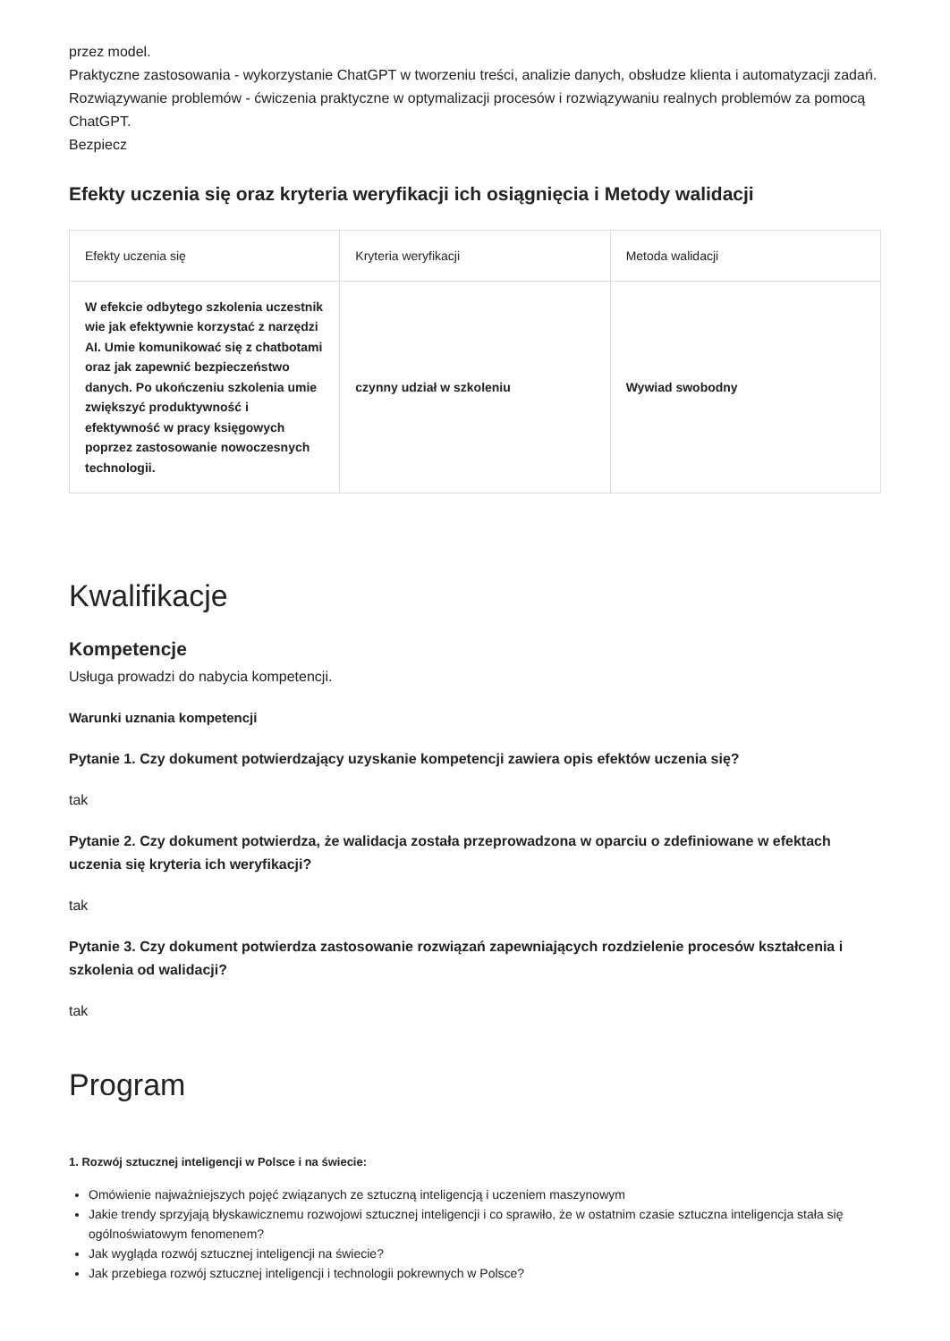przez model.
Praktyczne zastosowania - wykorzystanie ChatGPT w tworzeniu treści, analizie danych, obsłudze klienta i automatyzacji zadań.
Rozwiązywanie problemów - ćwiczenia praktyczne w optymalizacji procesów i rozwiązywaniu realnych problemów za pomocą ChatGPT.
Bezpiecz
Efekty uczenia się oraz kryteria weryfikacji ich osiągnięcia i Metody walidacji
| Efekty uczenia się | Kryteria weryfikacji | Metoda walidacji |
| --- | --- | --- |
| W efekcie odbytego szkolenia uczestnik wie jak efektywnie korzystać z narzędzi AI. Umie komunikować się z chatbotami oraz jak zapewnić bezpieczeństwo danych. Po ukończeniu szkolenia umie zwiększyć produktywność i efektywność w pracy księgowych poprzez zastosowanie nowoczesnych technologii. | czynny udział w szkoleniu | Wywiad swobodny |
Kwalifikacje
Kompetencje
Usługa prowadzi do nabycia kompetencji.
Warunki uznania kompetencji
Pytanie 1. Czy dokument potwierdzający uzyskanie kompetencji zawiera opis efektów uczenia się?
tak
Pytanie 2. Czy dokument potwierdza, że walidacja została przeprowadzona w oparciu o zdefiniowane w efektach uczenia się kryteria ich weryfikacji?
tak
Pytanie 3. Czy dokument potwierdza zastosowanie rozwiązań zapewniających rozdzielenie procesów kształcenia i szkolenia od walidacji?
tak
Program
1. Rozwój sztucznej inteligencji w Polsce i na świecie:
Omówienie najważniejszych pojęć związanych ze sztuczną inteligencją i uczeniem maszynowym
Jakie trendy sprzyjają błyskawicznemu rozwojowi sztucznej inteligencji i co sprawiło, że w ostatnim czasie sztuczna inteligencja stała się ogólnoświatowym fenomenem?
Jak wygląda rozwój sztucznej inteligencji na świecie?
Jak przebiega rozwój sztucznej inteligencji i technologii pokrewnych w Polsce?